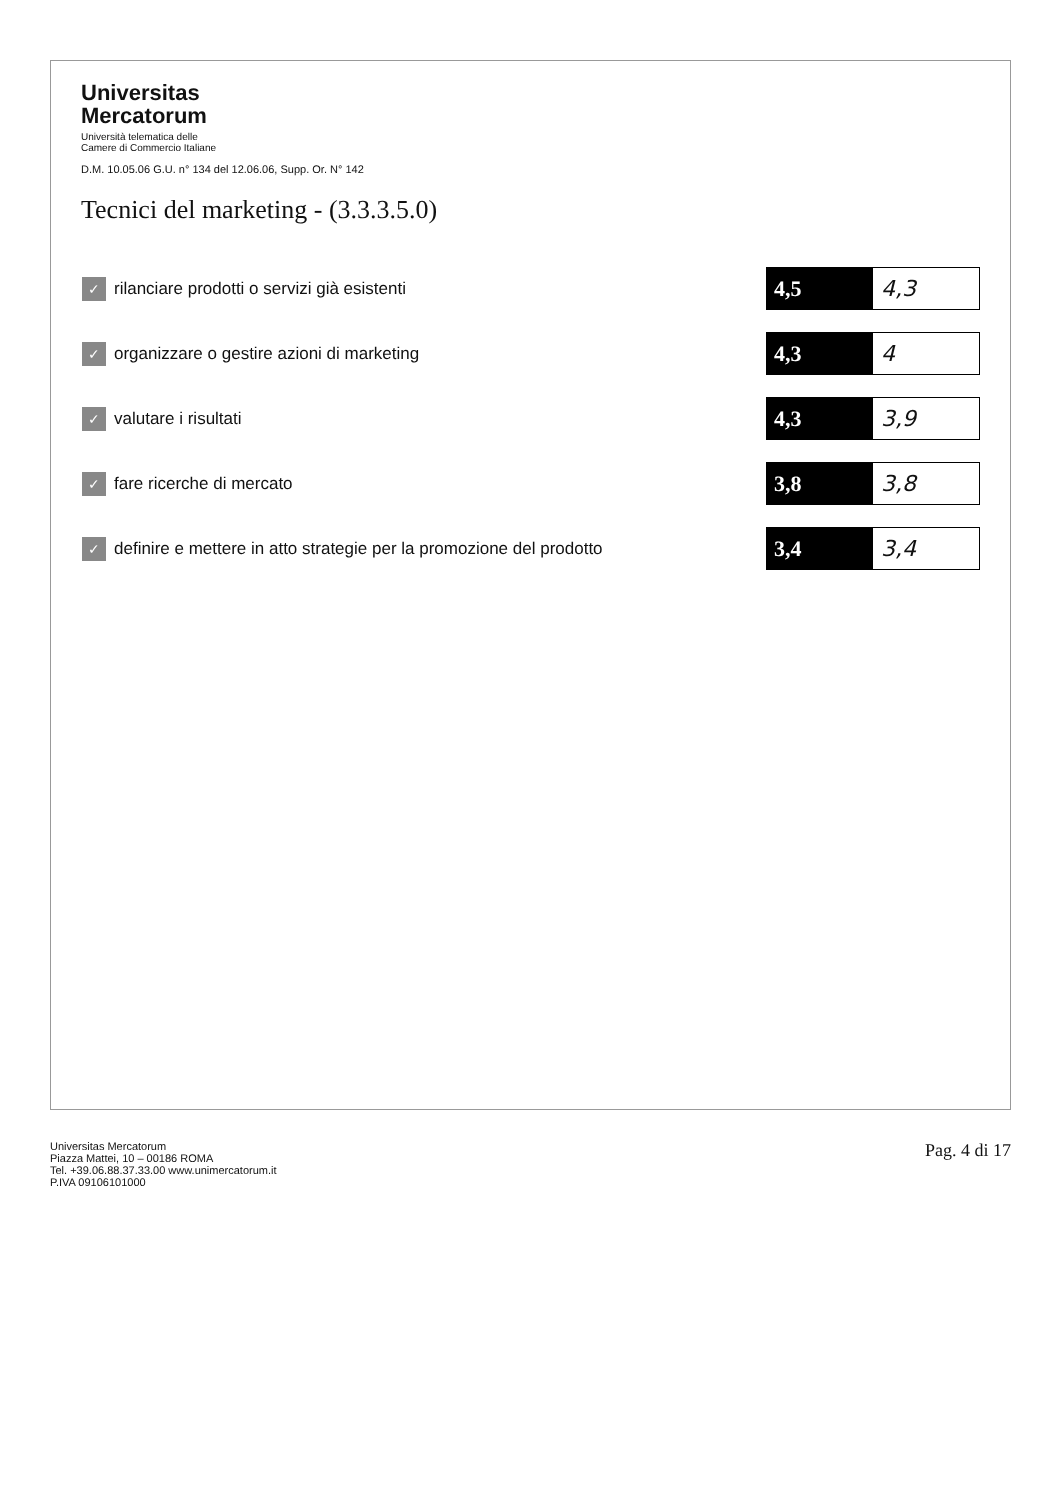Universitas
Mercatorum
Università telematica delle
Camere di Commercio Italiane
D.M. 10.05.06 G.U. n° 134 del 12.06.06, Supp. Or. N° 142
Tecnici del marketing - (3.3.3.5.0)
| ✓ | rilanciare prodotti o servizi già esistenti | 4,5 | 4,3 |
| ✓ | organizzare o gestire azioni di marketing | 4,3 | 4 |
| ✓ | valutare i risultati | 4,3 | 3,9 |
| ✓ | fare ricerche di mercato | 3,8 | 3,8 |
| ✓ | definire e mettere in atto strategie per la promozione del prodotto | 3,4 | 3,4 |
Universitas Mercatorum
Piazza Mattei, 10 – 00186 ROMA
Tel. +39.06.88.37.33.00 www.unimercatorum.it
P.IVA 09106101000
Pag. 4 di 17